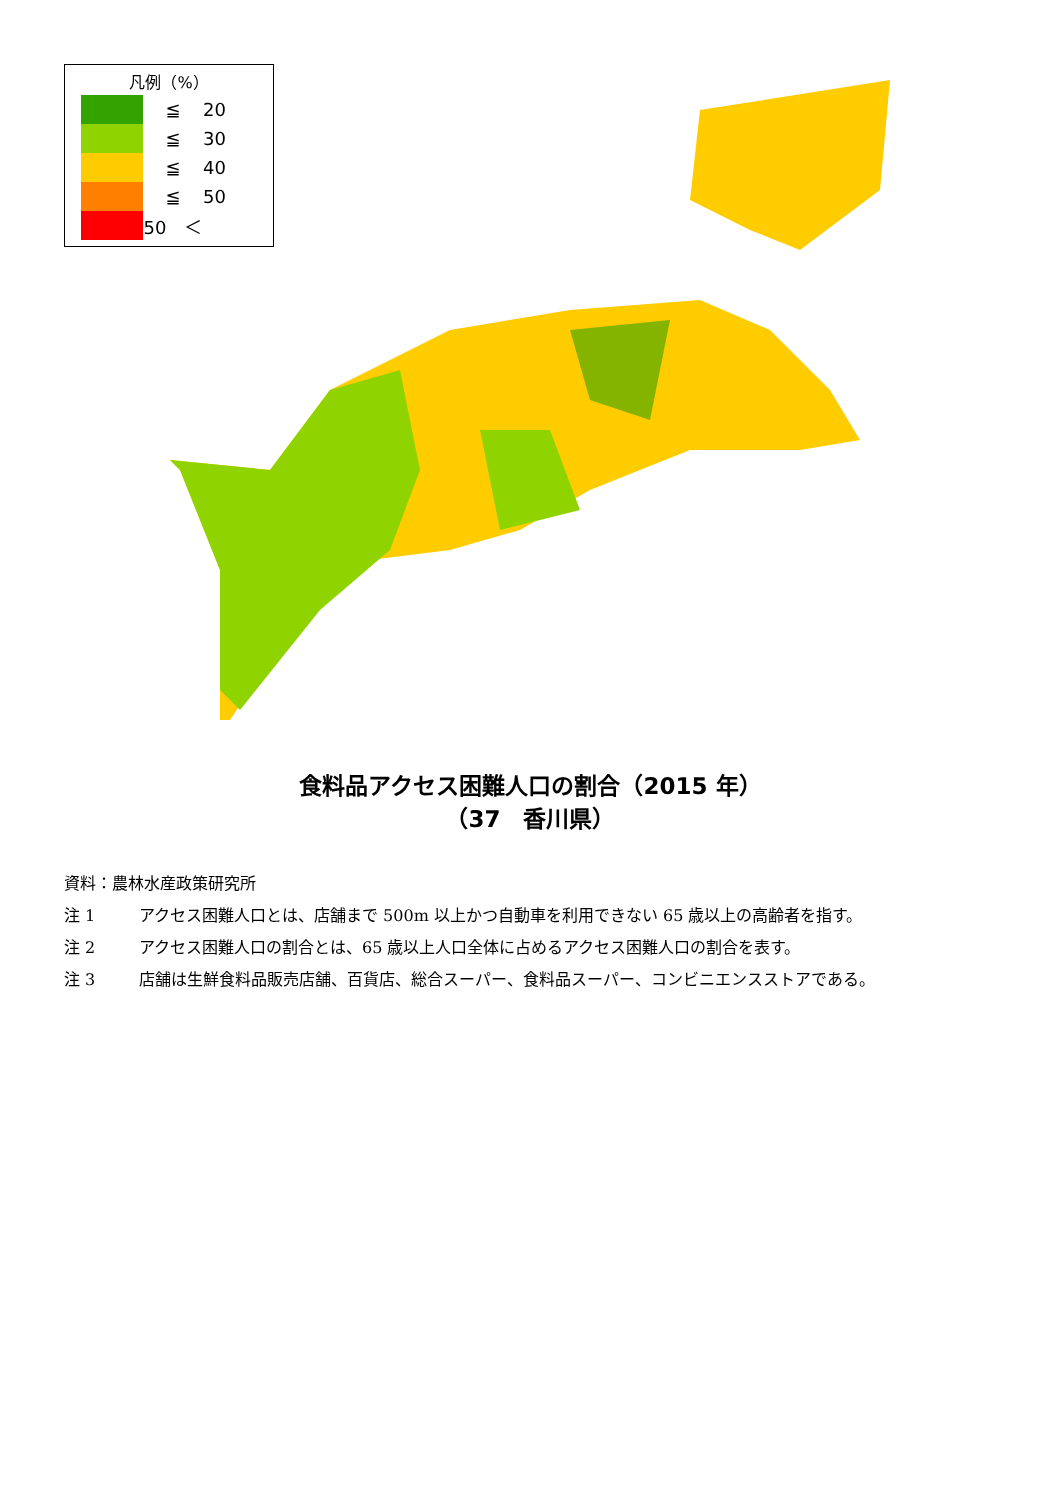凡例（%）
| | ≦ | 20 |
| | ≦ | 30 |
| | ≦ | 40 |
| | ≦ | 50 |
| | 50 ＜ | |
食料品アクセス困難人口の割合（2015 年）
（37　香川県）
資料：農林水産政策研究所
注 1 アクセス困難人口とは、店舗まで 500m 以上かつ自動車を利用できない 65 歳以上の高齢者を指す。
注 2 アクセス困難人口の割合とは、65 歳以上人口全体に占めるアクセス困難人口の割合を表す。
注 3 店舗は生鮮食料品販売店舗、百貨店、総合スーパー、食料品スーパー、コンビニエンスストアである。